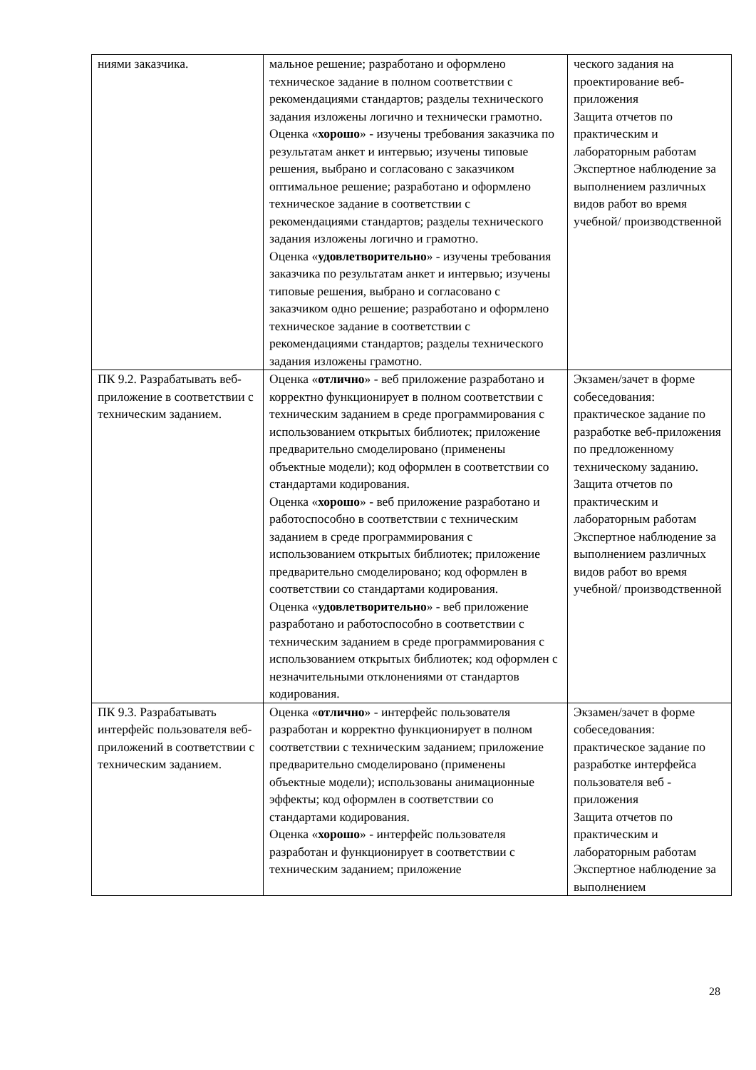| ниями заказчика. | мальное решение; разработано и оформлено техническое задание в полном соответствии с рекомендациями стандартов; разделы технического задания изложены логично и технически грамотно. Оценка « хорошо » - изучены требования заказчика по результатам анкет и интервью; изучены типовые решения, выбрано и согласовано с заказчиком оптимальное решение; разработано и оформлено техническое задание в соответствии с рекомендациями стандартов; разделы технического задания изложены логично и грамотно. Оценка « удовлетворительно » - изучены требования заказчика по результатам анкет и интервью; изучены типовые решения, выбрано и согласовано с заказчиком одно решение; разработано и оформлено техническое задание в соответствии с рекомендациями стандартов; разделы технического задания изложены грамотно. | ческого задания на проектирование веб-приложения Защита отчетов по практическим и лабораторным работам Экспертное наблюдение за выполнением различных видов работ во время учебной/ производственной |
| ПК 9.2. Разрабатывать веб-приложение в соответствии с техническим заданием. | Оценка « отлично » - веб приложение разработано и корректно функционирует в полном соответствии с техническим заданием в среде программирования с использованием открытых библиотек; приложение предварительно смоделировано (применены объектные модели); код оформлен в соответствии со стандартами кодирования. Оценка « хорошо » - веб приложение разработано и работоспособно в соответствии с техническим заданием в среде программирования с использованием открытых библиотек; приложение предварительно смоделировано; код оформлен в соответствии со стандартами кодирования. Оценка « удовлетворительно » - веб приложение разработано и работоспособно в соответствии с техническим заданием в среде программирования с использованием открытых библиотек; код оформлен с незначительными отклонениями от стандартов кодирования. | Экзамен/зачет в форме собеседования: практическое задание по разработке веб-приложения по предложенному техническому заданию. Защита отчетов по практическим и лабораторным работам Экспертное наблюдение за выполнением различных видов работ во время учебной/ производственной |
| ПК 9.3. Разрабатывать интерфейс пользователя веб-приложений в соответствии с техническим заданием. | Оценка « отлично » - интерфейс пользователя разработан и корректно функционирует в полном соответствии с техническим заданием; приложение предварительно смоделировано (применены объектные модели); использованы анимационные эффекты; код оформлен в соответствии со стандартами кодирования. Оценка « хорошо » - интерфейс пользователя разработан и функционирует в соответствии с техническим заданием; приложение | Экзамен/зачет в форме собеседования: практическое задание по разработке интерфейса пользователя веб - приложения Защита отчетов по практическим и лабораторным работам Экспертное наблюдение за выполнением |
28